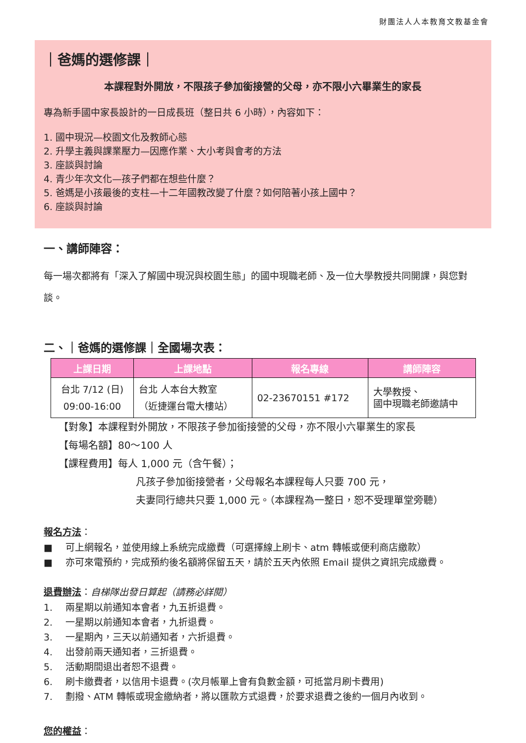財團法人人本教育文教基金會
｜爸媽的選修課｜
本課程對外開放，不限孩子參加銜接營的父母，亦不限小六畢業生的家長
專為新手國中家長設計的一日成長班（整日共 6 小時），內容如下：
1. 國中現況—校園文化及教師心態
2. 升學主義與課業壓力—因應作業、大小考與會考的方法
3. 座談與討論
4. 青少年次文化—孩子們都在想些什麼？
5. 爸媽是小孩最後的支柱—十二年國教改變了什麼？如何陪著小孩上國中？
6. 座談與討論
一、講師陣容：
每一場次都將有「深入了解國中現況與校園生態」的國中現職老師、及一位大學教授共同開課，與您對談。
二、｜爸媽的選修課｜全國場次表：
| 上課日期 | 上課地點 | 報名專線 | 講師陣容 |
| --- | --- | --- | --- |
| 台北 7/12 (日) 09:00-16:00 | 台北 人本台大教室 （近捷運台電大樓站） | 02-23670151 #172 | 大學教授、 國中現職老師邀請中 |
【對象】本課程對外開放，不限孩子參加銜接營的父母，亦不限小六畢業生的家長
【每場名額】80～100 人
【課程費用】每人 1,000 元（含午餐）；
凡孩子參加銜接營者，父母報名本課程每人只要 700 元，
夫妻同行總共只要 1,000 元。（本課程為一整日，恕不受理單堂旁聽）
報名方法：
■ 可上網報名，並使用線上系統完成繳費（可選擇線上刷卡、atm 轉帳或便利商店繳款）
■ 亦可來電預約，完成預約後名額將保留五天，請於五天內依照 Email 提供之資訊完成繳費。
退費辦法：自梯隊出發日算起（請務必詳閱）
1. 兩星期以前通知本會者，九五折退費。
2. 一星期以前通知本會者，九折退費。
3. 一星期內，三天以前通知者，六折退費。
4. 出發前兩天通知者，三折退費。
5. 活動期間退出者恕不退費。
6. 刷卡繳費者，以信用卡退費。(次月帳單上會有負數金額，可抵當月刷卡費用)
7. 劃撥、ATM 轉帳或現金繳納者，將以匯款方式退費，於要求退費之後約一個月內收到。
您的權益：